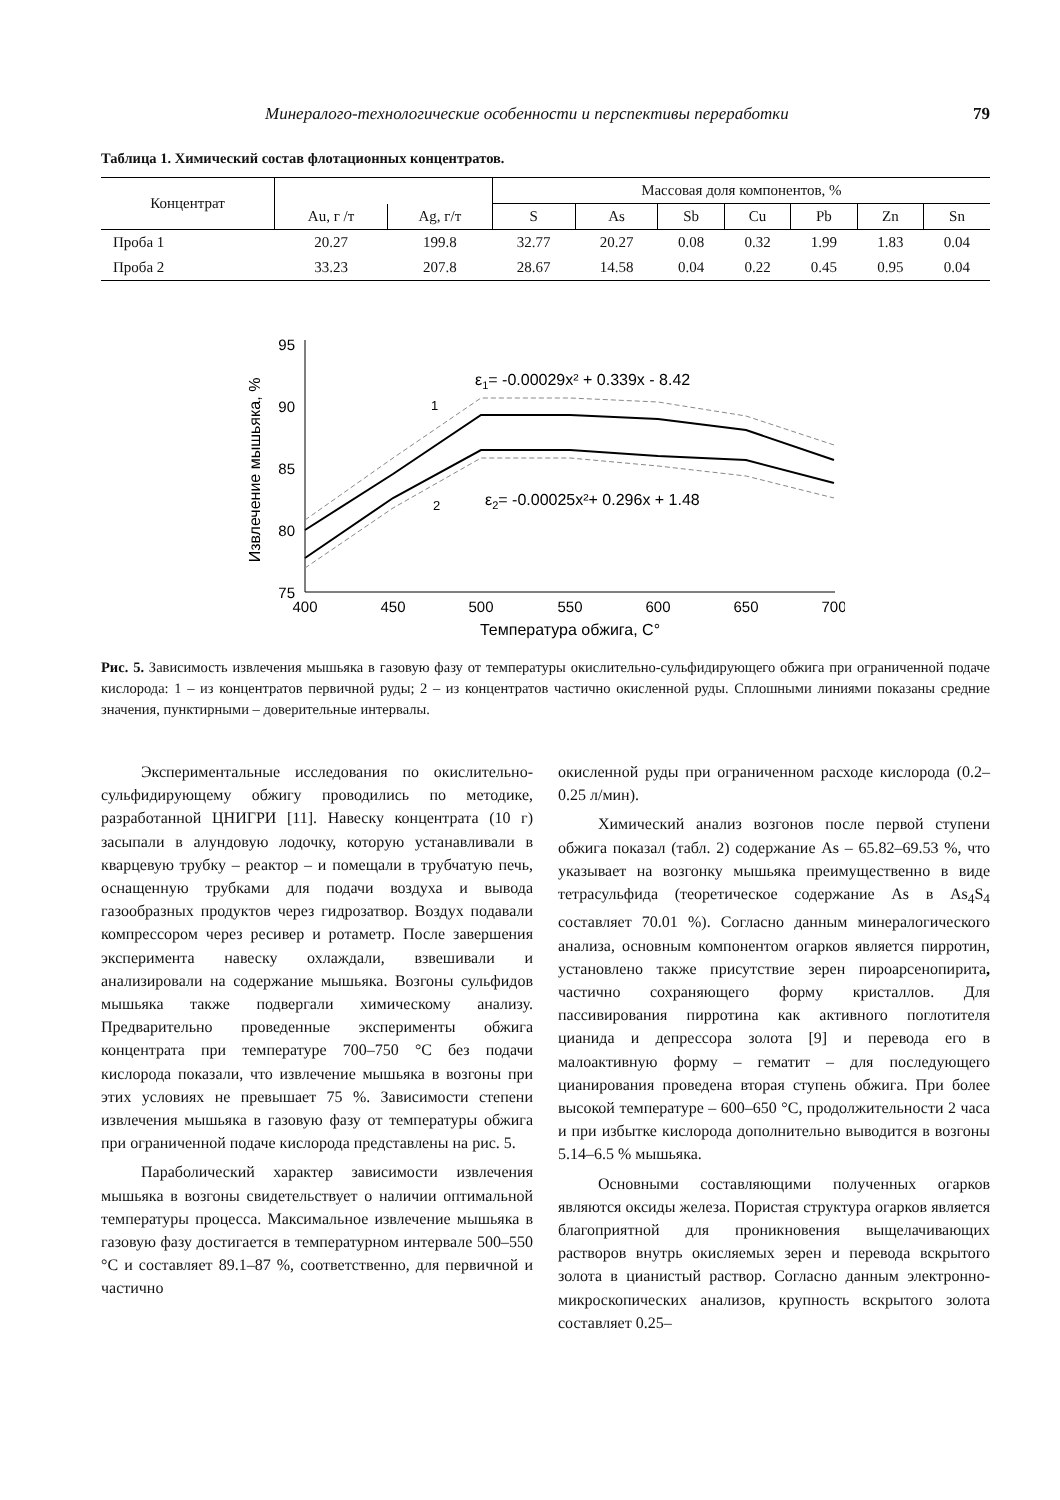Минералого-технологические особенности и перспективы переработки 79
Таблица 1. Химический состав флотационных концентратов.
| Концентрат | | | Массовая доля компонентов, % | | | | | | |
| --- | --- | --- | --- | --- | --- | --- | --- | --- | --- |
| | Au, г /т | Ag, г/т | S | As | Sb | Cu | Pb | Zn | Sn |
| Проба 1 | 20.27 | 199.8 | 32.77 | 20.27 | 0.08 | 0.32 | 1.99 | 1.83 | 0.04 |
| Проба 2 | 33.23 | 207.8 | 28.67 | 14.58 | 0.04 | 0.22 | 0.45 | 0.95 | 0.04 |
95
90
85
80
75
400
450
500
550
600
650
700
Температура обжига, С°
Извлечение мышьяка, %
ε1= -0.00029x² + 0.339x - 8.42
ε2= -0.00025x²+ 0.296x + 1.48
1
2
Рис. 5. Зависимость извлечения мышьяка в газовую фазу от температуры окислительно-сульфидирующего обжига при ограниченной подаче кислорода: 1 – из концентратов первичной руды; 2 – из концентратов частично окисленной руды. Сплошными линиями показаны средние значения, пунктирными – доверительные интервалы.
Экспериментальные исследования по окислительно-сульфидирующему обжигу проводились по методике, разработанной ЦНИГРИ [11]. Навеску концентрата (10 г) засыпали в алундовую лодочку, которую устанавливали в кварцевую трубку – реактор – и помещали в трубчатую печь, оснащенную трубками для подачи воздуха и вывода газообразных продуктов через гидрозатвор. Воздух подавали компрессором через ресивер и ротаметр. После завершения эксперимента навеску охлаждали, взвешивали и анализировали на содержание мышьяка. Возгоны сульфидов мышьяка также подвергали химическому анализу. Предварительно проведенные эксперименты обжига концентрата при температуре 700–750 °С без подачи кислорода показали, что извлечение мышьяка в возгоны при этих условиях не превышает 75 %. Зависимости степени извлечения мышьяка в газовую фазу от температуры обжига при ограниченной подаче кислорода представлены на рис. 5.
Параболический характер зависимости извлечения мышьяка в возгоны свидетельствует о наличии оптимальной температуры процесса. Максимальное извлечение мышьяка в газовую фазу достигается в температурном интервале 500–550 °С и составляет 89.1–87 %, соответственно, для первичной и частично
окисленной руды при ограниченном расходе кислорода (0.2–0.25 л/мин).
Химический анализ возгонов после первой ступени обжига показал (табл. 2) содержание As – 65.82–69.53 %, что указывает на возгонку мышьяка преимущественно в виде тетрасульфида (теоретическое содержание As в As<sub>4</sub>S<sub>4</sub> составляет 70.01 %). Согласно данным минералогического анализа, основным компонентом огарков является пирротин, установлено также присутствие зерен пироарсенопирита, частично сохраняющего форму кристаллов. Для пассивирования пирротина как активного поглотителя цианида и депрессора золота [9] и перевода его в малоактивную форму – гематит – для последующего цианирования проведена вторая ступень обжига. При более высокой температуре – 600–650 °С, продолжительности 2 часа и при избытке кислорода дополнительно выводится в возгоны 5.14–6.5 % мышьяка.
Основными составляющими полученных огарков являются оксиды железа. Пористая структура огарков является благоприятной для проникновения выщелачивающих растворов внутрь окисляемых зерен и перевода вскрытого золота в цианистый раствор. Согласно данным электронно-микроскопических анализов, крупность вскрытого золота составляет 0.25–